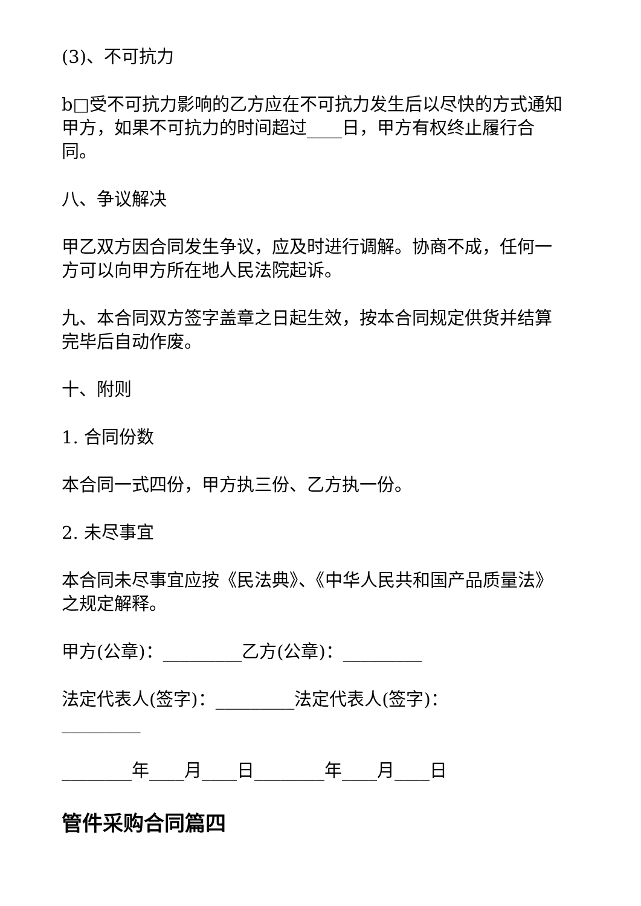(3)、不可抗力
b□受不可抗力影响的乙方应在不可抗力发生后以尽快的方式通知甲方，如果不可抗力的时间超过____日，甲方有权终止履行合同。
八、争议解决
甲乙双方因合同发生争议，应及时进行调解。协商不成，任何一方可以向甲方所在地人民法院起诉。
九、本合同双方签字盖章之日起生效，按本合同规定供货并结算完毕后自动作废。
十、附则
1. 合同份数
本合同一式四份，甲方执三份、乙方执一份。
2. 未尽事宜
本合同未尽事宜应按《民法典》、《中华人民共和国产品质量法》之规定解释。
甲方(公章)：_________乙方(公章)：_________
法定代表人(签字)：_________法定代表人(签字)：_________
________年____月____日________年____月____日
管件采购合同篇四